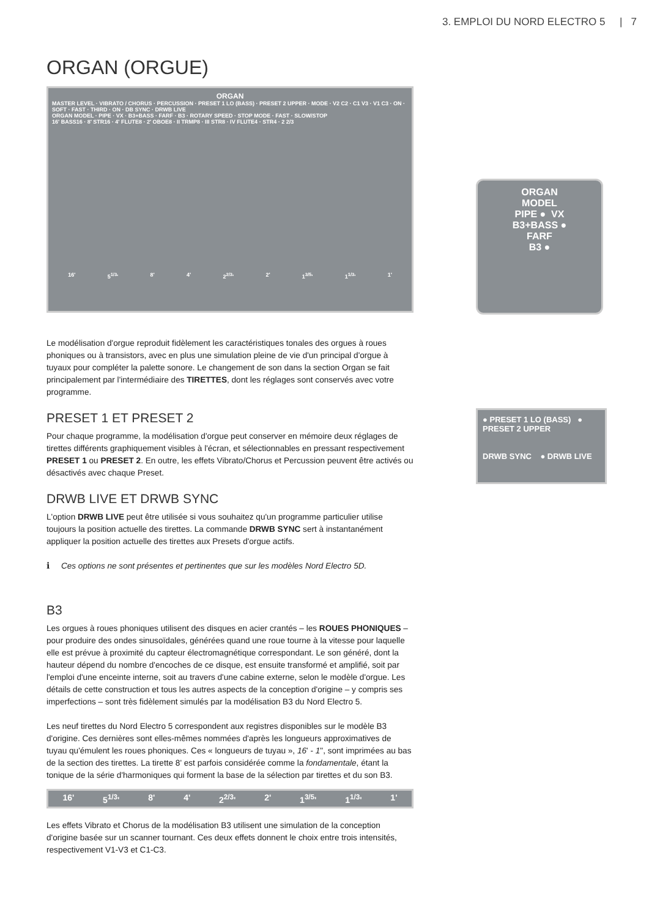3. EMPLOI DU NORD ELECTRO 5 | 7
ORGAN (ORGUE)
ORGAN
MASTER LEVEL · VIBRATO / CHORUS · PERCUSSION · PRESET 1 LO (BASS) · PRESET 2 UPPER · MODE · V2 C2 · C1 V3 · V1 C3 · ON · SOFT · FAST · THIRD · ON · DB SYNC · DRWB LIVE
ORGAN MODEL · PIPE · VX · B3+BASS · FARF · B3 · ROTARY SPEED · STOP MODE · FAST · SLOW/STOP
16' BASS16 · 8' STR16 · 4' FLUTE8 · 2' OBOE8 · II TRMP8 · III STR8 · IV FLUTE4 · STR4 · 2 2/3
16' 5<sup>1/3</sup>' 8' 4' 2<sup>2/3</sup>' 2' 1<sup>3/5</sup>' 1<sup>1/3</sup>' 1'
Le modélisation d'orgue reproduit fidèlement les caractéristiques tonales des orgues à roues phoniques ou à transistors, avec en plus une simulation pleine de vie d'un principal d'orgue à tuyaux pour compléter la palette sonore. Le changement de son dans la section Organ se fait principalement par l'intermédiaire des TIRETTES, dont les réglages sont conservés avec votre programme.
PRESET 1 ET PRESET 2
Pour chaque programme, la modélisation d'orgue peut conserver en mémoire deux réglages de tirettes différents graphiquement visibles à l'écran, et sélectionnables en pressant respectivement PRESET 1 ou PRESET 2. En outre, les effets Vibrato/Chorus et Percussion peuvent être activés ou désactivés avec chaque Preset.
DRWB LIVE ET DRWB SYNC
L'option DRWB LIVE peut être utilisée si vous souhaitez qu'un programme particulier utilise toujours la position actuelle des tirettes. La commande DRWB SYNC sert à instantanément appliquer la position actuelle des tirettes aux Presets d'orgue actifs.
ℹ Ces options ne sont présentes et pertinentes que sur les modèles Nord Electro 5D.
B3
Les orgues à roues phoniques utilisent des disques en acier crantés – les ROUES PHONIQUES – pour produire des ondes sinusoïdales, générées quand une roue tourne à la vitesse pour laquelle elle est prévue à proximité du capteur électromagnétique correspondant. Le son généré, dont la hauteur dépend du nombre d'encoches de ce disque, est ensuite transformé et amplifié, soit par l'emploi d'une enceinte interne, soit au travers d'une cabine externe, selon le modèle d'orgue. Les détails de cette construction et tous les autres aspects de la conception d'origine – y compris ses imperfections – sont très fidèlement simulés par la modélisation B3 du Nord Electro 5.
Les neuf tirettes du Nord Electro 5 correspondent aux registres disponibles sur le modèle B3 d'origine. Ces dernières sont elles-mêmes nommées d'après les longueurs approximatives de tuyau qu'émulent les roues phoniques. Ces « longueurs de tuyau », 16' - 1", sont imprimées au bas de la section des tirettes. La tirette 8' est parfois considérée comme la fondamentale, étant la tonique de la série d'harmoniques qui forment la base de la sélection par tirettes et du son B3.
16' 5<sup>1/3</sup>' 8' 4' 2<sup>2/3</sup>' 2' 1<sup>3/5</sup>' 1<sup>1/3</sup>' 1'
Les effets Vibrato et Chorus de la modélisation B3 utilisent une simulation de la conception d'origine basée sur un scanner tournant. Ces deux effets donnent le choix entre trois intensités, respectivement V1-V3 et C1-C3.
ORGAN
MODEL
PIPE ● VX
B3+BASS ●
FARF
B3 ●
● PRESET 1 LO (BASS) ● PRESET 2 UPPER
DRWB SYNC ● DRWB LIVE